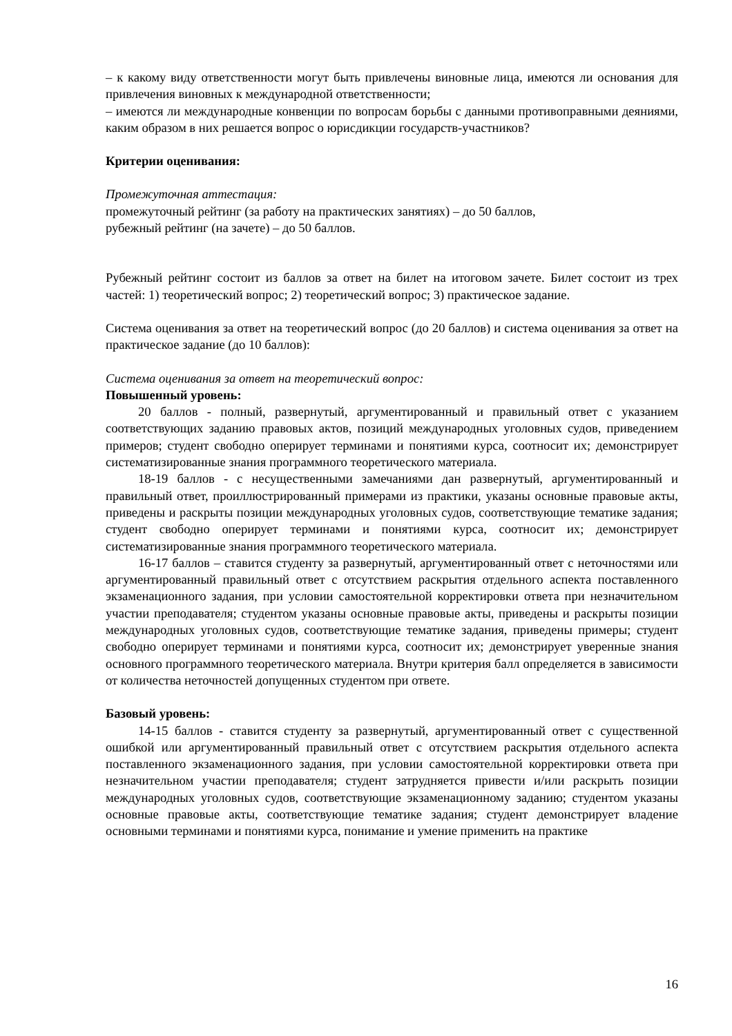– к какому виду ответственности могут быть привлечены виновные лица, имеются ли основания для привлечения виновных к международной ответственности;
– имеются ли международные конвенции по вопросам борьбы с данными противоправными деяниями, каким образом в них решается вопрос о юрисдикции государств-участников?
Критерии оценивания:
Промежуточная аттестация:
промежуточный рейтинг (за работу на практических занятиях) – до 50 баллов,
рубежный рейтинг (на зачете) – до 50 баллов.
Рубежный рейтинг состоит из баллов за ответ на билет на итоговом зачете. Билет состоит из трех частей: 1) теоретический вопрос; 2) теоретический вопрос; 3) практическое задание.
Система оценивания за ответ на теоретический вопрос (до 20 баллов) и система оценивания за ответ на практическое задание (до 10 баллов):
Система оценивания за ответ на теоретический вопрос:
Повышенный уровень:
20 баллов - полный, развернутый, аргументированный и правильный ответ с указанием соответствующих заданию правовых актов, позиций международных уголовных судов, приведением примеров; студент свободно оперирует терминами и понятиями курса, соотносит их; демонстрирует систематизированные знания программного теоретического материала.
18-19 баллов - с несущественными замечаниями дан развернутый, аргументированный и правильный ответ, проиллюстрированный примерами из практики, указаны основные правовые акты, приведены и раскрыты позиции международных уголовных судов, соответствующие тематике задания; студент свободно оперирует терминами и понятиями курса, соотносит их; демонстрирует систематизированные знания программного теоретического материала.
16-17 баллов – ставится студенту за развернутый, аргументированный ответ с неточностями или аргументированный правильный ответ с отсутствием раскрытия отдельного аспекта поставленного экзаменационного задания, при условии самостоятельной корректировки ответа при незначительном участии преподавателя; студентом указаны основные правовые акты, приведены и раскрыты позиции международных уголовных судов, соответствующие тематике задания, приведены примеры; студент свободно оперирует терминами и понятиями курса, соотносит их; демонстрирует уверенные знания основного программного теоретического материала. Внутри критерия балл определяется в зависимости от количества неточностей допущенных студентом при ответе.
Базовый уровень:
14-15 баллов - ставится студенту за развернутый, аргументированный ответ с существенной ошибкой или аргументированный правильный ответ с отсутствием раскрытия отдельного аспекта поставленного экзаменационного задания, при условии самостоятельной корректировки ответа при незначительном участии преподавателя; студент затрудняется привести и/или раскрыть позиции международных уголовных судов, соответствующие экзаменационному заданию; студентом указаны основные правовые акты, соответствующие тематике задания; студент демонстрирует владение основными терминами и понятиями курса, понимание и умение применить на практике
16